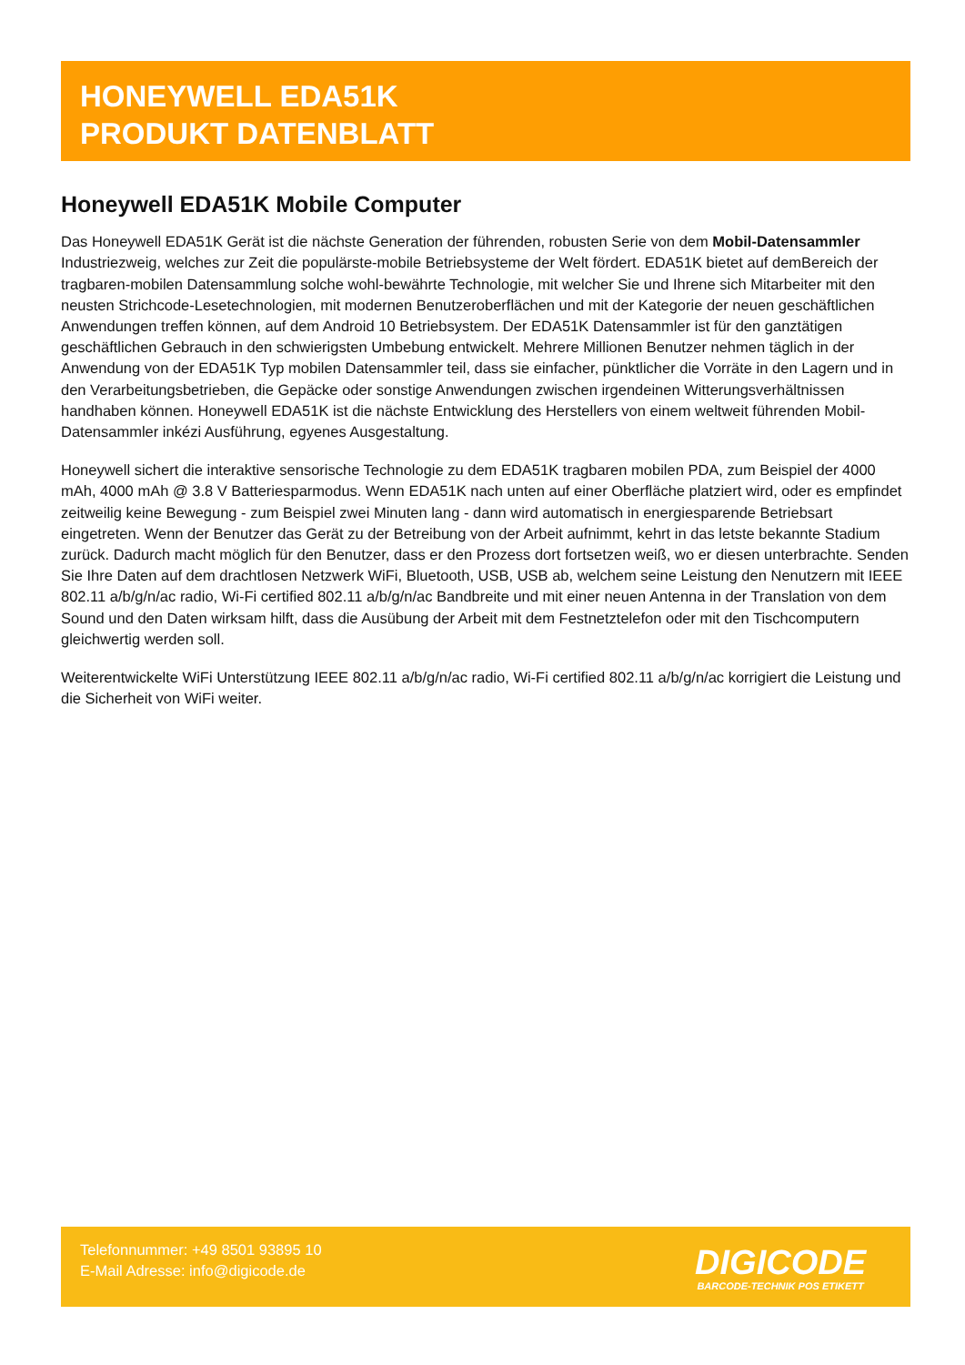HONEYWELL EDA51K
PRODUKT DATENBLATT
Honeywell EDA51K Mobile Computer
Das Honeywell EDA51K Gerät ist die nächste Generation der führenden, robusten Serie von dem Mobil-Datensammler Industriezweig, welches zur Zeit die populärste-mobile Betriebsysteme der Welt fördert. EDA51K bietet auf demBereich der tragbaren-mobilen Datensammlung solche wohl-bewährte Technologie, mit welcher Sie und Ihrene sich Mitarbeiter mit den neusten Strichcode-Lesetechnologien, mit modernen Benutzeroberflächen und mit der Kategorie der neuen geschäftlichen Anwendungen treffen können, auf dem Android 10 Betriebsystem. Der EDA51K Datensammler ist für den ganztätigen geschäftlichen Gebrauch in den schwierigsten Umbebung entwickelt. Mehrere Millionen Benutzer nehmen täglich in der Anwendung von der EDA51K Typ mobilen Datensammler teil, dass sie einfacher, pünktlicher die Vorräte in den Lagern und in den Verarbeitungsbetrieben, die Gepäcke oder sonstige Anwendungen zwischen irgendeinen Witterungsverhältnissen handhaben können. Honeywell EDA51K ist die nächste Entwicklung des Herstellers von einem weltweit führenden Mobil-Datensammler inkézi Ausführung, egyenes Ausgestaltung.
Honeywell sichert die interaktive sensorische Technologie zu dem EDA51K tragbaren mobilen PDA, zum Beispiel der 4000 mAh, 4000 mAh @ 3.8 V Batteriesparmodus. Wenn EDA51K nach unten auf einer Oberfläche platziert wird, oder es empfindet zeitweilig keine Bewegung - zum Beispiel zwei Minuten lang - dann wird automatisch in energiesparende Betriebsart eingetreten. Wenn der Benutzer das Gerät zu der Betreibung von der Arbeit aufnimmt, kehrt in das letste bekannte Stadium zurück. Dadurch macht möglich für den Benutzer, dass er den Prozess dort fortsetzen weiß, wo er diesen unterbrachte. Senden Sie Ihre Daten auf dem drachtlosen Netzwerk WiFi, Bluetooth, USB, USB ab, welchem seine Leistung den Nenutzern mit IEEE 802.11 a/b/g/n/ac radio, Wi-Fi certified 802.11 a/b/g/n/ac Bandbreite und mit einer neuen Antenna in der Translation von dem Sound und den Daten wirksam hilft, dass die Ausübung der Arbeit mit dem Festnetztelefon oder mit den Tischcomputern gleichwertig werden soll.
Weiterentwickelte WiFi Unterstützung IEEE 802.11 a/b/g/n/ac radio, Wi-Fi certified 802.11 a/b/g/n/ac korrigiert die Leistung und die Sicherheit von WiFi weiter.
Telefonnummer: +49 8501 93895 10
E-Mail Adresse: info@digicode.de
DIGICODE
BARCODE-TECHNIK POS ETIKETT